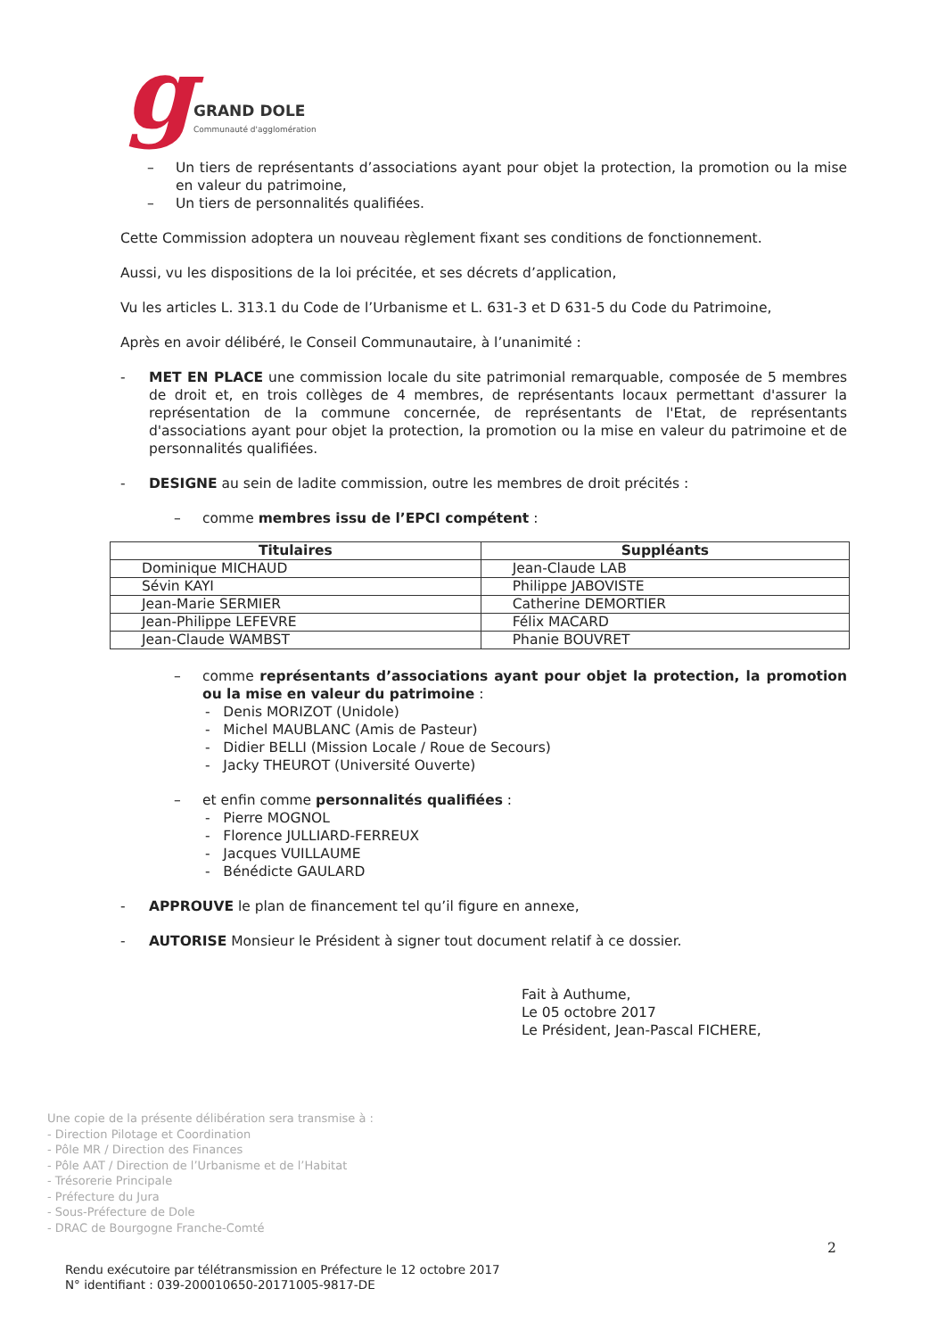gGRAND DOLE Communauté d'agglomération
– Un tiers de représentants d’associations ayant pour objet la protection, la promotion ou la mise en valeur du patrimoine,
– Un tiers de personnalités qualifiées.
Cette Commission adoptera un nouveau règlement fixant ses conditions de fonctionnement.
Aussi, vu les dispositions de la loi précitée, et ses décrets d’application,
Vu les articles L. 313.1 du Code de l’Urbanisme et L. 631-3 et D 631-5 du Code du Patrimoine,
Après en avoir délibéré, le Conseil Communautaire, à l’unanimité :
- MET EN PLACE une commission locale du site patrimonial remarquable, composée de 5 membres de droit et, en trois collèges de 4 membres, de représentants locaux permettant d'assurer la représentation de la commune concernée, de représentants de l'Etat, de représentants d'associations ayant pour objet la protection, la promotion ou la mise en valeur du patrimoine et de personnalités qualifiées.
- DESIGNE au sein de ladite commission, outre les membres de droit précités :
– comme membres issu de l’EPCI compétent :
| Titulaires | Suppléants |
| --- | --- |
| Dominique MICHAUD | Jean-Claude LAB |
| Sévin KAYI | Philippe JABOVISTE |
| Jean-Marie SERMIER | Catherine DEMORTIER |
| Jean-Philippe LEFEVRE | Félix MACARD |
| Jean-Claude WAMBST | Phanie BOUVRET |
– comme représentants d’associations ayant pour objet la protection, la promotion ou la mise en valeur du patrimoine :
- Denis MORIZOT (Unidole)
- Michel MAUBLANC (Amis de Pasteur)
- Didier BELLI (Mission Locale / Roue de Secours)
- Jacky THEUROT (Université Ouverte)
– et enfin comme personnalités qualifiées :
- Pierre MOGNOL
- Florence JULLIARD-FERREUX
- Jacques VUILLAUME
- Bénédicte GAULARD
- APPROUVE le plan de financement tel qu’il figure en annexe,
- AUTORISE Monsieur le Président à signer tout document relatif à ce dossier.
Fait à Authume,
Le 05 octobre 2017
Le Président, Jean-Pascal FICHERE,
Une copie de la présente délibération sera transmise à :
- Direction Pilotage et Coordination
- Pôle MR / Direction des Finances
- Pôle AAT / Direction de l’Urbanisme et de l’Habitat
- Trésorerie Principale
- Préfecture du Jura
- Sous-Préfecture de Dole
- DRAC de Bourgogne Franche-Comté
2
Rendu exécutoire par télétransmission en Préfecture le 12 octobre 2017
N° identifiant : 039-200010650-20171005-9817-DE